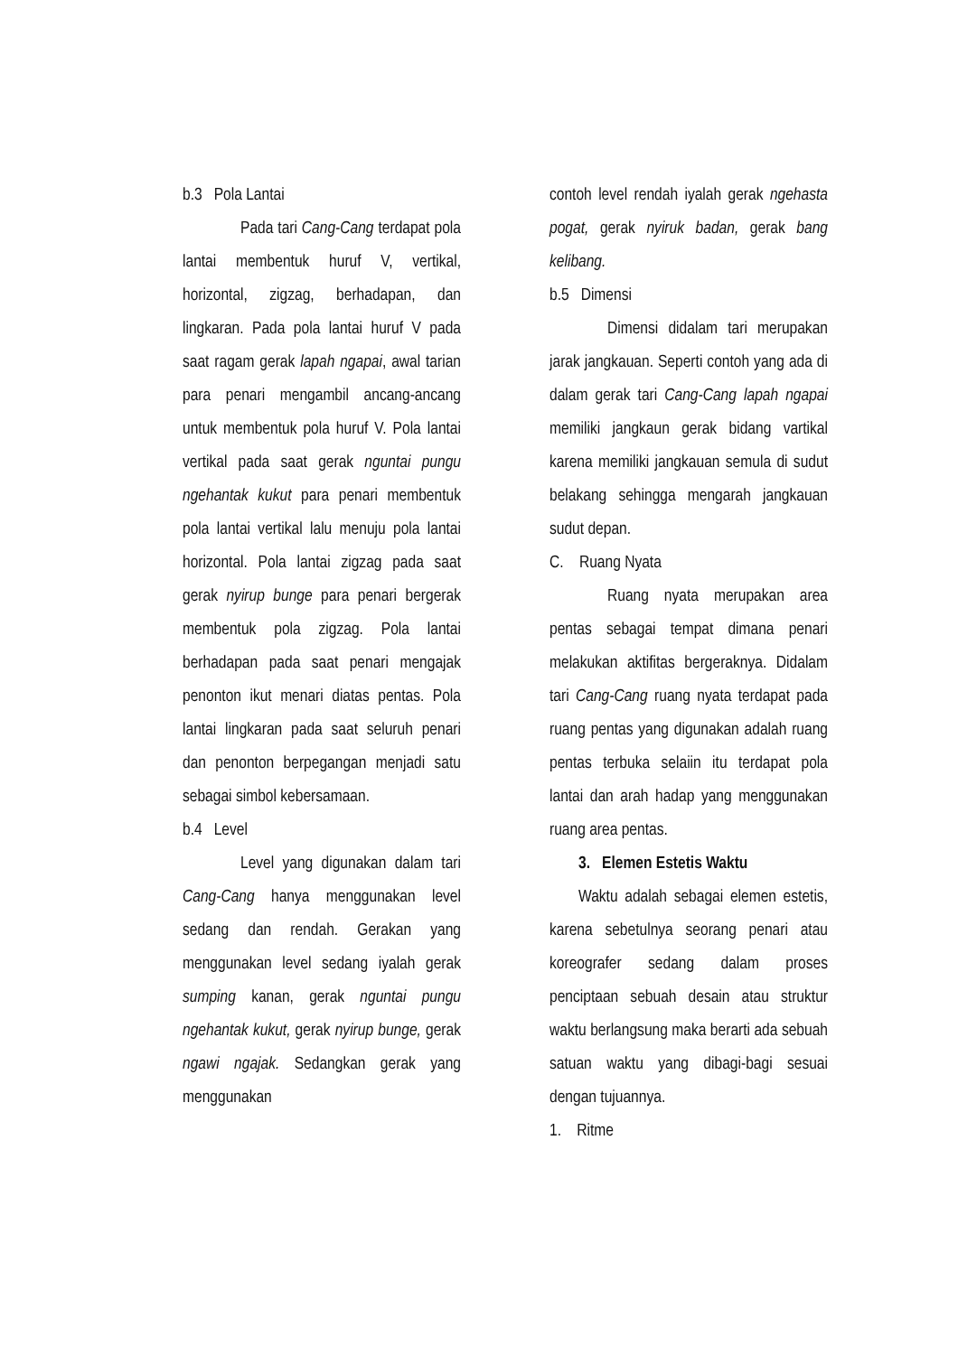b.3 Pola Lantai
Pada tari Cang-Cang terdapat pola lantai membentuk huruf V, vertikal, horizontal, zigzag, berhadapan, dan lingkaran. Pada pola lantai huruf V pada saat ragam gerak lapah ngapai, awal tarian para penari mengambil ancang-ancang untuk membentuk pola huruf V. Pola lantai vertikal pada saat gerak nguntai pungu ngehantak kukut para penari membentuk pola lantai vertikal lalu menuju pola lantai horizontal. Pola lantai zigzag pada saat gerak nyirup bunge para penari bergerak membentuk pola zigzag. Pola lantai berhadapan pada saat penari mengajak penonton ikut menari diatas pentas. Pola lantai lingkaran pada saat seluruh penari dan penonton berpegangan menjadi satu sebagai simbol kebersamaan.
b.4 Level
Level yang digunakan dalam tari Cang-Cang hanya menggunakan level sedang dan rendah. Gerakan yang menggunakan level sedang iyalah gerak sumping kanan, gerak nguntai pungu ngehantak kukut, gerak nyirup bunge, gerak ngawi ngajak. Sedangkan gerak yang menggunakan
contoh level rendah iyalah gerak ngehasta pogat, gerak nyiruk badan, gerak bang kelibang.
b.5 Dimensi
Dimensi didalam tari merupakan jarak jangkauan. Seperti contoh yang ada di dalam gerak tari Cang-Cang lapah ngapai memiliki jangkaun gerak bidang vartikal karena memiliki jangkauan semula di sudut belakang sehingga mengarah jangkauan sudut depan.
C. Ruang Nyata
Ruang nyata merupakan area pentas sebagai tempat dimana penari melakukan aktifitas bergeraknya. Didalam tari Cang-Cang ruang nyata terdapat pada ruang pentas yang digunakan adalah ruang pentas terbuka selaiin itu terdapat pola lantai dan arah hadap yang menggunakan ruang area pentas.
3. Elemen Estetis Waktu
Waktu adalah sebagai elemen estetis, karena sebetulnya seorang penari atau koreografer sedang dalam proses penciptaan sebuah desain atau struktur waktu berlangsung maka berarti ada sebuah satuan waktu yang dibagi-bagi sesuai dengan tujuannya.
1. Ritme